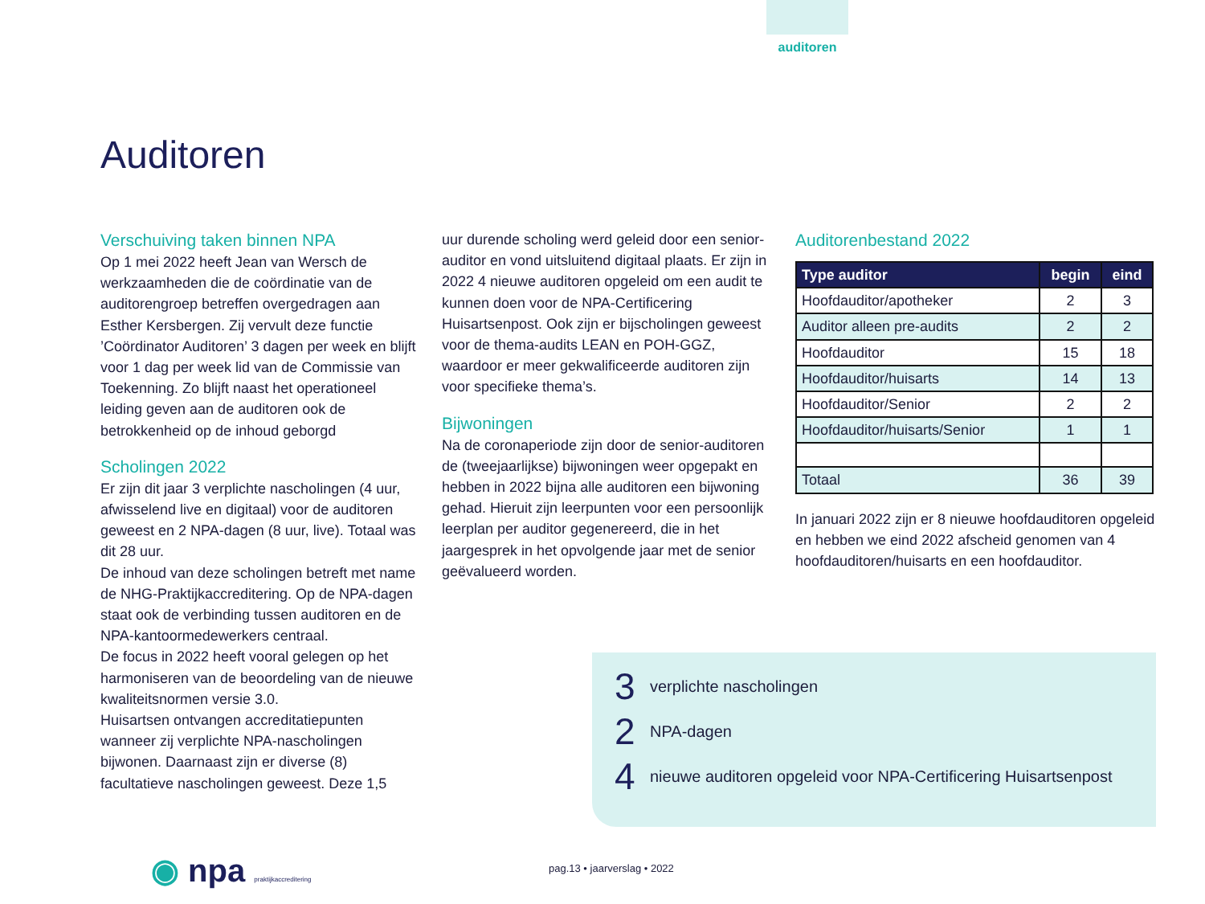auditoren
Auditoren
Verschuiving taken binnen NPA
Op 1 mei 2022 heeft Jean van Wersch de werkzaamheden die de coördinatie van de auditorengroep betreffen overgedragen aan Esther Kersbergen. Zij vervult deze functie ’Coördinator Auditoren’ 3 dagen per week en blijft voor 1 dag per week lid van de Commissie van Toekenning. Zo blijft naast het operationeel leiding geven aan de auditoren ook de betrokkenheid op de inhoud geborgd
Scholingen 2022
Er zijn dit jaar 3 verplichte nascholingen (4 uur, afwisselend live en digitaal) voor de auditoren geweest en 2 NPA-dagen (8 uur, live). Totaal was dit 28 uur.
De inhoud van deze scholingen betreft met name de NHG-Praktijkaccreditering. Op de NPA-dagen staat ook de verbinding tussen auditoren en de NPA-kantoormedewerkers centraal.
De focus in 2022 heeft vooral gelegen op het harmoniseren van de beoordeling van de nieuwe kwaliteitsnormen versie 3.0.
Huisartsen ontvangen accreditatiepunten wanneer zij verplichte NPA-nascholingen bijwonen. Daarnaast zijn er diverse (8) facultatieve nascholingen geweest. Deze 1,5
uur durende scholing werd geleid door een senior-auditor en vond uitsluitend digitaal plaats. Er zijn in 2022 4 nieuwe auditoren opgeleid om een audit te kunnen doen voor de NPA-Certificering Huisartsenpost. Ook zijn er bijscholingen geweest voor de thema-audits LEAN en POH-GGZ, waardoor er meer gekwalificeerde auditoren zijn voor specifieke thema’s.
Bijwoningen
Na de coronaperiode zijn door de senior-auditoren de (tweejaarlijkse) bijwoningen weer opgepakt en hebben in 2022 bijna alle auditoren een bijwoning gehad. Hieruit zijn leerpunten voor een persoonlijk leerplan per auditor gegenereerd, die in het jaargesprek in het opvolgende jaar met de senior geëvalueerd worden.
Auditorenbestand 2022
| Type auditor | begin | eind |
| --- | --- | --- |
| Hoofdauditor/apotheker | 2 | 3 |
| Auditor alleen pre-audits | 2 | 2 |
| Hoofdauditor | 15 | 18 |
| Hoofdauditor/huisarts | 14 | 13 |
| Hoofdauditor/Senior | 2 | 2 |
| Hoofdauditor/huisarts/Senior | 1 | 1 |
| Totaal | 36 | 39 |
In januari 2022 zijn er 8 nieuwe hoofdauditoren opgeleid en hebben we eind 2022 afscheid genomen van 4 hoofdauditoren/huisarts en een hoofdauditor.
3 verplichte nascholingen
2 NPA-dagen
4 nieuwe auditoren opgeleid voor NPA-Certificering Huisartsenpost
◉ npa praktijkaccreditering pag.13 • jaarverslag • 2022